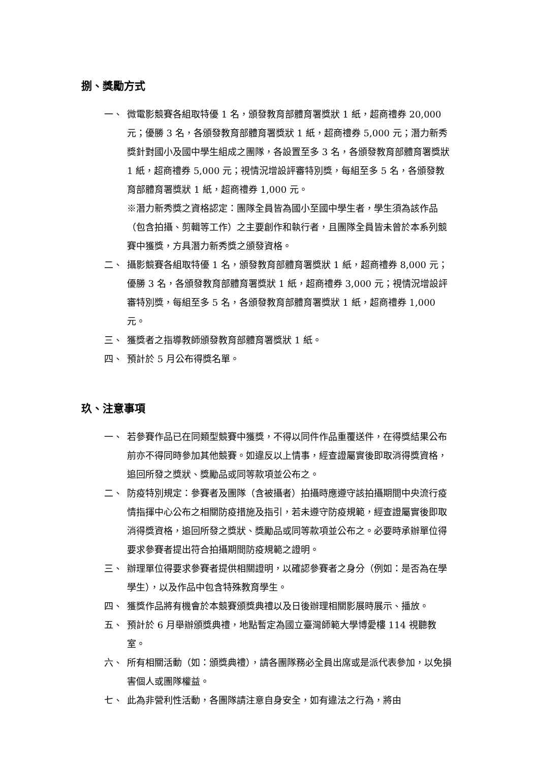捌、獎勵方式
一、 微電影競賽各組取特優 1 名，頒發教育部體育署獎狀 1 紙，超商禮券 20,000 元；優勝 3 名，各頒發教育部體育署獎狀 1 紙，超商禮券 5,000 元；潛力新秀獎針對國小及國中學生組成之團隊，各設置至多 3 名，各頒發教育部體育署獎狀 1 紙，超商禮券 5,000 元；視情況增設評審特別獎，每組至多 5 名，各頒發教育部體育署獎狀 1 紙，超商禮券 1,000 元。
※潛力新秀獎之資格認定：團隊全員皆為國小至國中學生者，學生須為該作品（包含拍攝、剪輯等工作）之主要創作和執行者，且團隊全員皆未曾於本系列競賽中獲獎，方具潛力新秀獎之頒發資格。
二、 攝影競賽各組取特優 1 名，頒發教育部體育署獎狀 1 紙，超商禮券 8,000 元；優勝 3 名，各頒發教育部體育署獎狀 1 紙，超商禮券 3,000 元；視情況增設評審特別獎，每組至多 5 名，各頒發教育部體育署獎狀 1 紙，超商禮券 1,000 元。
三、 獲獎者之指導教師頒發教育部體育署獎狀 1 紙。
四、 預計於 5 月公布得獎名單。
玖、注意事項
一、 若參賽作品已在同類型競賽中獲獎，不得以同件作品重覆送件，在得獎結果公布前亦不得同時參加其他競賽。如違反以上情事，經查證屬實後即取消得獎資格，追回所發之獎狀、獎勵品或同等款項並公布之。
二、 防疫特別規定：參賽者及團隊（含被攝者）拍攝時應遵守該拍攝期間中央流行疫情指揮中心公布之相關防疫措施及指引，若未遵守防疫規範，經查證屬實後即取消得獎資格，追回所發之獎狀、獎勵品或同等款項並公布之。必要時承辦單位得要求參賽者提出符合拍攝期間防疫規範之證明。
三、 辦理單位得要求參賽者提供相關證明，以確認參賽者之身分（例如：是否為在學學生），以及作品中包含特殊教育學生。
四、 獲獎作品將有機會於本競賽頒獎典禮以及日後辦理相關影展時展示、播放。
五、 預計於 6 月舉辦頒獎典禮，地點暫定為國立臺灣師範大學博愛樓 114 視聽教室。
六、 所有相關活動（如：頒獎典禮），請各團隊務必全員出席或是派代表參加，以免損害個人或團隊權益。
七、 此為非營利性活動，各團隊請注意自身安全，如有違法之行為，將由